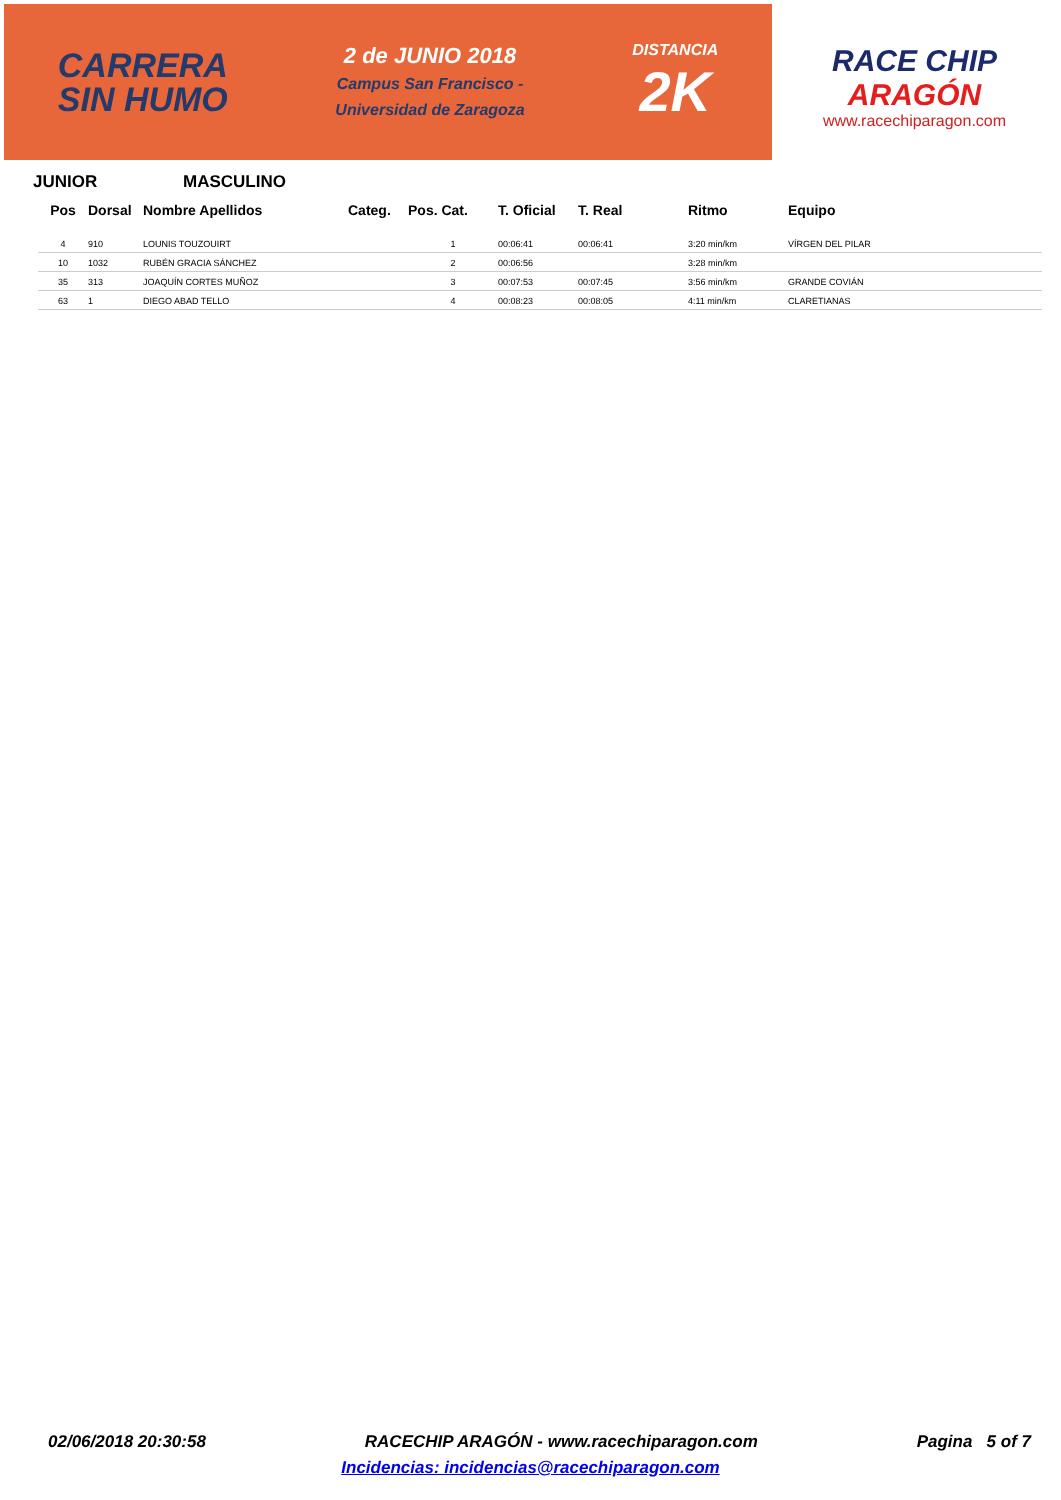CARRERA
SIN HUMO
2 de JUNIO 2018
Campus San Francisco -
Universidad de Zaragoza
DISTANCIA
2K
RACE CHIP
ARAGÓN
www.racechiparagon.com
JUNIOR MASCULINO
| Pos | Dorsal | Nombre Apellidos | Categ. | Pos. Cat. | T. Oficial | T. Real | Ritmo | Equipo |
| --- | --- | --- | --- | --- | --- | --- | --- | --- |
| 4 | 910 | LOUNIS TOUZOUIRT | | 1 | 00:06:41 | 00:06:41 | 3:20 min/km | VÍRGEN DEL PILAR |
| 10 | 1032 | RUBÉN GRACIA SÁNCHEZ | | 2 | 00:06:56 | | 3:28 min/km | |
| 35 | 313 | JOAQUÍN CORTES MUÑOZ | | 3 | 00:07:53 | 00:07:45 | 3:56 min/km | GRANDE COVIÁN |
| 63 | 1 | DIEGO ABAD TELLO | | 4 | 00:08:23 | 00:08:05 | 4:11 min/km | CLARETIANAS |
02/06/2018 20:30:58 RACECHIP ARAGÓN - www.racechiparagon.com Pagina 5 of 7
Incidencias: incidencias@racechiparagon.com